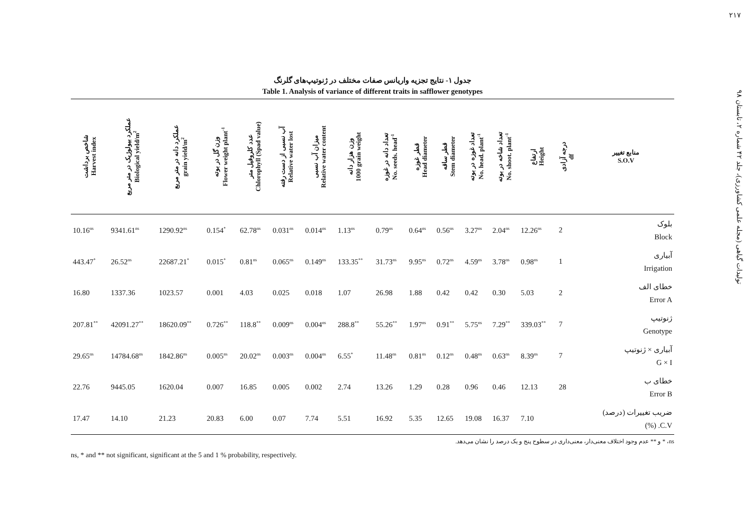۲۱۷
تولیدات گیاهی (مجله علمی کشاورزی)، جلد ۴۲ شماره ۲، تابستان ۹۸
جدول ۱- نتایج تجزیه واریانس صفات مختلف در ژنوتیپ‌های گلرنگ
Table 1. Analysis of variance of different traits in safflower genotypes
| شاخص برداشت Harvest index | عملکرد بیولوژیک در متر مربع Biological yield/m<sup>2</sup> | عملکرد دانه در متر مربع grain yield/m<sup>2</sup> | وزن گل در بوته Flower weight plant<sup>-1</sup> | عدد کلروفیل متر Chlorophyll (Spad value) | آب نسبی از دست رفته Relative water lost | میزان آب نسبی Relative water content | وزن هزار دانه 1000 grain weight | تعداد دانه در غوزه No. seeds. head<sup>-1</sup> | قطر غوزه Head diameter | قطر ساقه Stem diameter | تعداد غوزه در بوته No. head. plant<sup>-1</sup> | تعداد شاخه در بوته No. shoot. plant<sup>-1</sup> | ارتفاع Height | درجه آزادی df | منابع تغییر S.O.V |
| --- | --- | --- | --- | --- | --- | --- | --- | --- | --- | --- | --- | --- | --- | --- | --- |
| 10.16<sup>ns</sup> | 9341.61<sup>ns</sup> | 1290.92<sup>ns</sup> | 0.154<sup>*</sup> | 62.78<sup>ns</sup> | 0.031<sup>ns</sup> | 0.014<sup>ns</sup> | 1.13<sup>ns</sup> | 0.79<sup>ns</sup> | 0.64<sup>ns</sup> | 0.56<sup>ns</sup> | 3.27<sup>ns</sup> | 2.04<sup>ns</sup> | 12.26<sup>ns</sup> | 2 | بلوک Block |
| 443.47<sup>*</sup> | 26.52<sup>ns</sup> | 22687.21<sup>*</sup> | 0.015<sup>*</sup> | 0.81<sup>ns</sup> | 0.065<sup>ns</sup> | 0.149<sup>ns</sup> | 133.35<sup>**</sup> | 31.73<sup>ns</sup> | 9.95<sup>ns</sup> | 0.72<sup>ns</sup> | 4.59<sup>ns</sup> | 3.78<sup>ns</sup> | 0.98<sup>ns</sup> | 1 | آبیاری Irrigation |
| 16.80 | 1337.36 | 1023.57 | 0.001 | 4.03 | 0.025 | 0.018 | 1.07 | 26.98 | 1.88 | 0.42 | 0.42 | 0.30 | 5.03 | 2 | خطای الف Error A |
| 207.81<sup>**</sup> | 42091.27<sup>**</sup> | 18620.09<sup>**</sup> | 0.726<sup>**</sup> | 118.8<sup>**</sup> | 0.009<sup>ns</sup> | 0.004<sup>ns</sup> | 288.8<sup>**</sup> | 55.26<sup>**</sup> | 1.97<sup>ns</sup> | 0.91<sup>**</sup> | 5.75<sup>ns</sup> | 7.29<sup>**</sup> | 339.03<sup>**</sup> | 7 | ژنوتیپ Genotype |
| 29.65<sup>ns</sup> | 14784.68<sup>ns</sup> | 1842.86<sup>ns</sup> | 0.005<sup>ns</sup> | 20.02<sup>ns</sup> | 0.003<sup>ns</sup> | 0.004<sup>ns</sup> | 6.55<sup>*</sup> | 11.48<sup>ns</sup> | 0.81<sup>ns</sup> | 0.12<sup>ns</sup> | 0.48<sup>ns</sup> | 0.63<sup>ns</sup> | 8.39<sup>ns</sup> | 7 | آبیاری × ژنوتیپ G × I |
| 22.76 | 9445.05 | 1620.04 | 0.007 | 16.85 | 0.005 | 0.002 | 2.74 | 13.26 | 1.29 | 0.28 | 0.96 | 0.46 | 12.13 | 28 | خطای ب Error B |
| 17.47 | 14.10 | 21.23 | 20.83 | 6.00 | 0.07 | 7.74 | 5.51 | 16.92 | 5.35 | 12.65 | 19.08 | 16.37 | 7.10 | | ضریب تغییرات (درصد) C.V. (%) |
ns، * و ** عدم وجود اختلاف معنی‌دار، معنی‌داری در سطوح پنج و یک درصد را نشان می‌دهد.
ns, * and ** not significant, significant at the 5 and 1 % probability, respectively.